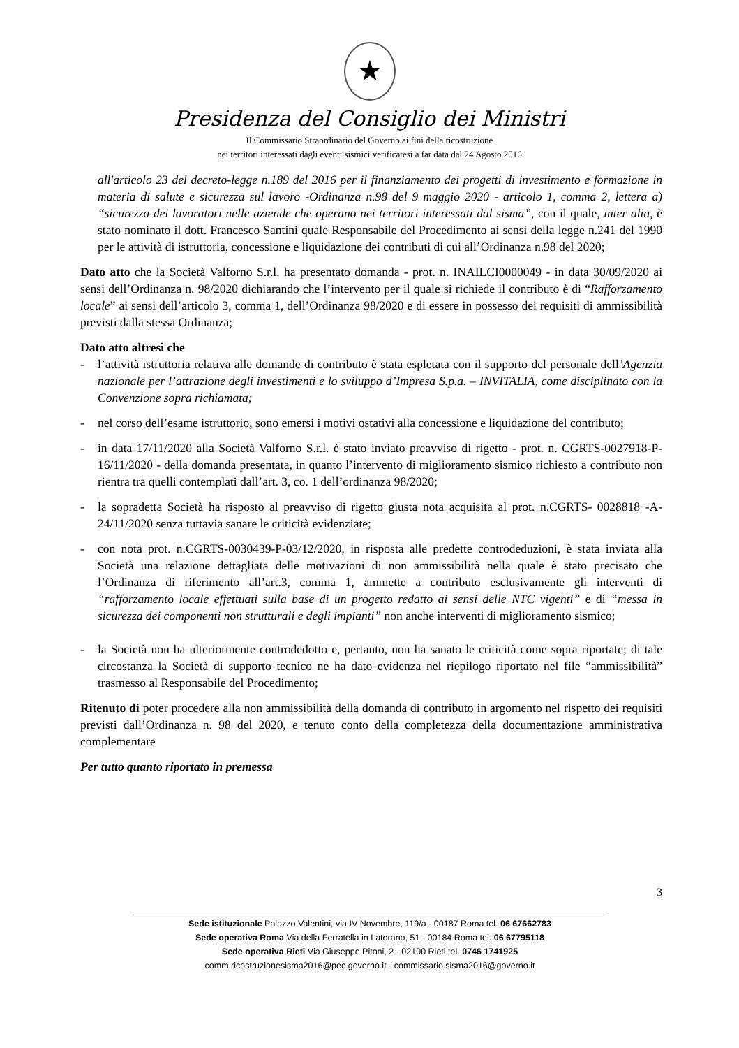★
Presidenza del Consiglio dei Ministri
Il Commissario Straordinario del Governo ai fini della ricostruzione
nei territori interessati dagli eventi sismici verificatesi a far data dal 24 Agosto 2016
all'articolo 23 del decreto-legge n.189 del 2016 per il finanziamento dei progetti di investimento e formazione in materia di salute e sicurezza sul lavoro -Ordinanza n.98 del 9 maggio 2020 - articolo 1, comma 2, lettera a) “sicurezza dei lavoratori nelle aziende che operano nei territori interessati dal sisma”, con il quale, inter alia, è stato nominato il dott. Francesco Santini quale Responsabile del Procedimento ai sensi della legge n.241 del 1990 per le attività di istruttoria, concessione e liquidazione dei contributi di cui all’Ordinanza n.98 del 2020;
Dato atto che la Società Valforno S.r.l. ha presentato domanda - prot. n. INAILCI0000049 - in data 30/09/2020 ai sensi dell’Ordinanza n. 98/2020 dichiarando che l’intervento per il quale si richiede il contributo è di “Rafforzamento locale” ai sensi dell’articolo 3, comma 1, dell’Ordinanza 98/2020 e di essere in possesso dei requisiti di ammissibilità previsti dalla stessa Ordinanza;
Dato atto altresì che
- l’attività istruttoria relativa alle domande di contributo è stata espletata con il supporto del personale dell’Agenzia nazionale per l’attrazione degli investimenti e lo sviluppo d’Impresa S.p.a. – INVITALIA, come disciplinato con la Convenzione sopra richiamata;
- nel corso dell’esame istruttorio, sono emersi i motivi ostativi alla concessione e liquidazione del contributo;
- in data 17/11/2020 alla Società Valforno S.r.l. è stato inviato preavviso di rigetto - prot. n. CGRTS-0027918-P-16/11/2020 - della domanda presentata, in quanto l’intervento di miglioramento sismico richiesto a contributo non rientra tra quelli contemplati dall’art. 3, co. 1 dell’ordinanza 98/2020;
- la sopradetta Società ha risposto al preavviso di rigetto giusta nota acquisita al prot. n.CGRTS- 0028818 -A- 24/11/2020 senza tuttavia sanare le criticità evidenziate;
- con nota prot. n.CGRTS-0030439-P-03/12/2020, in risposta alle predette controdeduzioni, è stata inviata alla Società una relazione dettagliata delle motivazioni di non ammissibilità nella quale è stato precisato che l’Ordinanza di riferimento all’art.3, comma 1, ammette a contributo esclusivamente gli interventi di “rafforzamento locale effettuati sulla base di un progetto redatto ai sensi delle NTC vigenti” e di “messa in sicurezza dei componenti non strutturali e degli impianti” non anche interventi di miglioramento sismico;
- la Società non ha ulteriormente controdedotto e, pertanto, non ha sanato le criticità come sopra riportate; di tale circostanza la Società di supporto tecnico ne ha dato evidenza nel riepilogo riportato nel file “ammissibilità” trasmesso al Responsabile del Procedimento;
Ritenuto di poter procedere alla non ammissibilità della domanda di contributo in argomento nel rispetto dei requisiti previsti dall’Ordinanza n. 98 del 2020, e tenuto conto della completezza della documentazione amministrativa complementare
Per tutto quanto riportato in premessa
3
Sede istituzionale Palazzo Valentini, via IV Novembre, 119/a - 00187 Roma tel. 06 67662783
Sede operativa Roma Via della Ferratella in Laterano, 51 - 00184 Roma tel. 06 67795118
Sede operativa Rieti Via Giuseppe Pitoni, 2 - 02100 Rieti tel. 0746 1741925
comm.ricostruzionesisma2016@pec.governo.it - commissario.sisma2016@governo.it